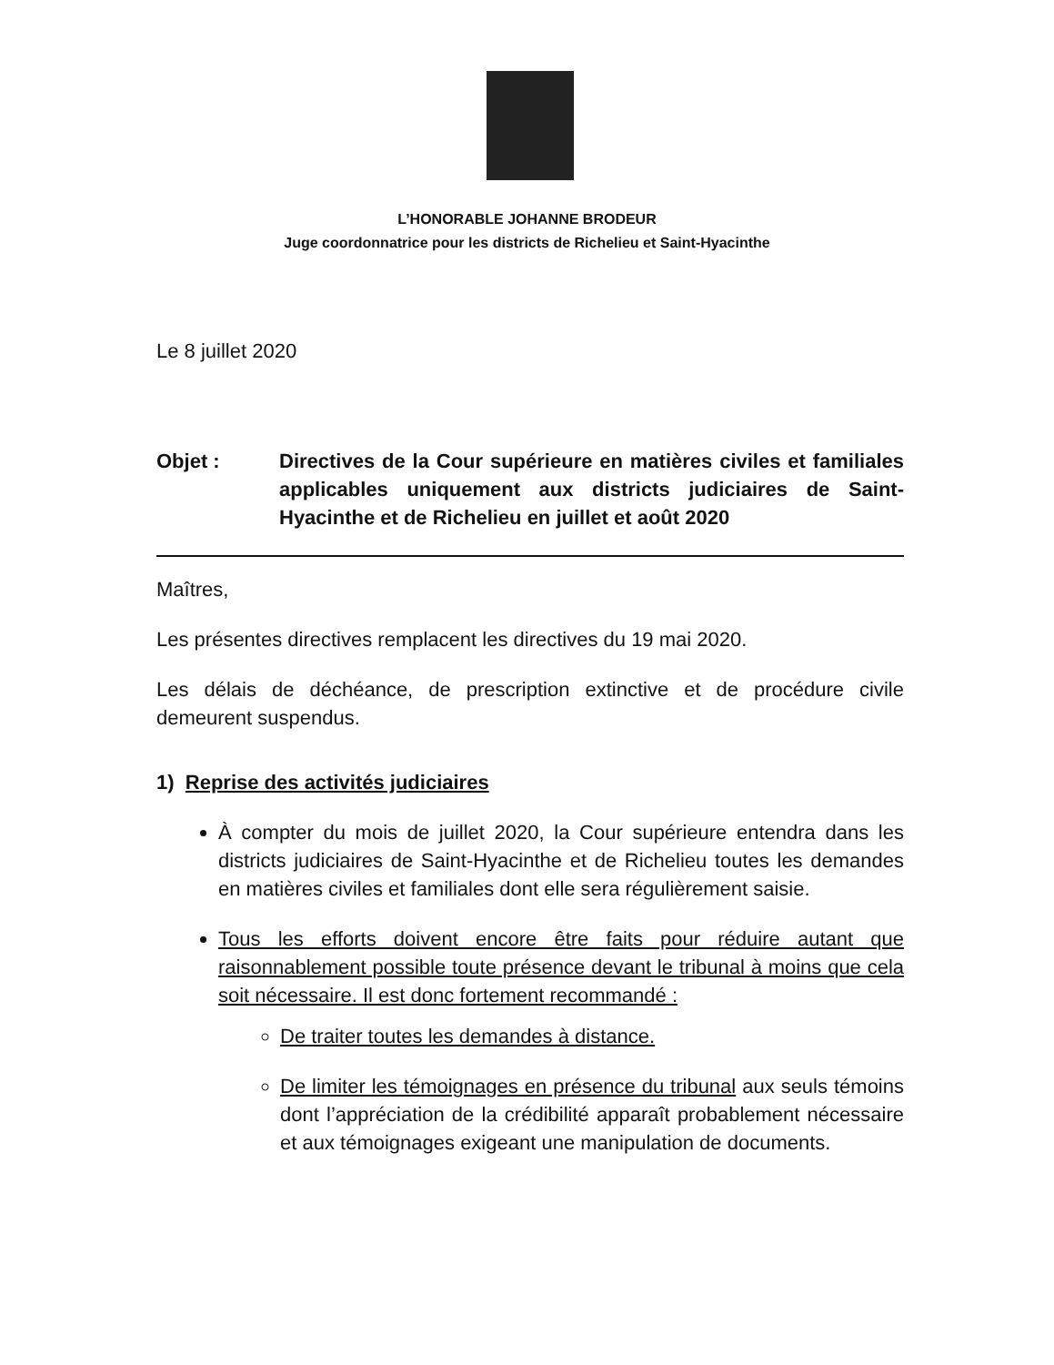L’HONORABLE JOHANNE BRODEUR
Juge coordonnatrice pour les districts de Richelieu et Saint-Hyacinthe
Le 8 juillet 2020
Objet : Directives de la Cour supérieure en matières civiles et familiales applicables uniquement aux districts judiciaires de Saint-Hyacinthe et de Richelieu en juillet et août 2020
Maîtres,
Les présentes directives remplacent les directives du 19 mai 2020.
Les délais de déchéance, de prescription extinctive et de procédure civile demeurent suspendus.
1) Reprise des activités judiciaires
À compter du mois de juillet 2020, la Cour supérieure entendra dans les districts judiciaires de Saint-Hyacinthe et de Richelieu toutes les demandes en matières civiles et familiales dont elle sera régulièrement saisie.
Tous les efforts doivent encore être faits pour réduire autant que raisonnablement possible toute présence devant le tribunal à moins que cela soit nécessaire. Il est donc fortement recommandé :
De traiter toutes les demandes à distance.
De limiter les témoignages en présence du tribunal aux seuls témoins dont l’appréciation de la crédibilité apparaît probablement nécessaire et aux témoignages exigeant une manipulation de documents.